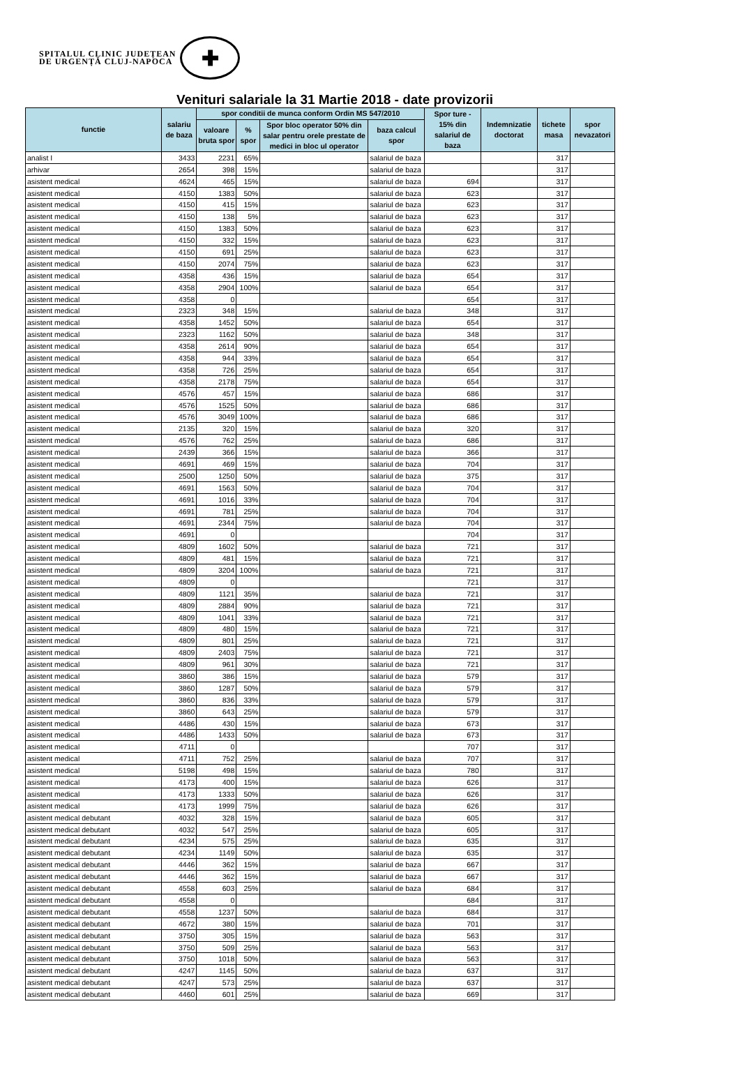SPITALUL CLINIC JUDEȚEAN
DE URGENȚĂ CLUJ-NAPOCA
✚
Venituri salariale la 31 Martie 2018 - date provizorii
| functie | salariu de baza | spor conditii de munca conform Ordin MS 547/2010 | | | | Spor ture - 15% din salariul de baza | Indemnizatie doctorat | tichete masa | spor nevazatori |
| --- | --- | --- | --- | --- | --- | --- | --- | --- | --- |
| | | valoare bruta spor | % spor | Spor bloc operator 50% din salar pentru orele prestate de medici in bloc ul operator | baza calcul spor | | | | |
| analist I | 3433 | 2231 | 65% | | salariul de baza | | | 317 | |
| arhivar | 2654 | 398 | 15% | | salariul de baza | | | 317 | |
| asistent medical | 4624 | 465 | 15% | | salariul de baza | 694 | | 317 | |
| asistent medical | 4150 | 1383 | 50% | | salariul de baza | 623 | | 317 | |
| asistent medical | 4150 | 415 | 15% | | salariul de baza | 623 | | 317 | |
| asistent medical | 4150 | 138 | 5% | | salariul de baza | 623 | | 317 | |
| asistent medical | 4150 | 1383 | 50% | | salariul de baza | 623 | | 317 | |
| asistent medical | 4150 | 332 | 15% | | salariul de baza | 623 | | 317 | |
| asistent medical | 4150 | 691 | 25% | | salariul de baza | 623 | | 317 | |
| asistent medical | 4150 | 2074 | 75% | | salariul de baza | 623 | | 317 | |
| asistent medical | 4358 | 436 | 15% | | salariul de baza | 654 | | 317 | |
| asistent medical | 4358 | 2904 | 100% | | salariul de baza | 654 | | 317 | |
| asistent medical | 4358 | 0 | | | | 654 | | 317 | |
| asistent medical | 2323 | 348 | 15% | | salariul de baza | 348 | | 317 | |
| asistent medical | 4358 | 1452 | 50% | | salariul de baza | 654 | | 317 | |
| asistent medical | 2323 | 1162 | 50% | | salariul de baza | 348 | | 317 | |
| asistent medical | 4358 | 2614 | 90% | | salariul de baza | 654 | | 317 | |
| asistent medical | 4358 | 944 | 33% | | salariul de baza | 654 | | 317 | |
| asistent medical | 4358 | 726 | 25% | | salariul de baza | 654 | | 317 | |
| asistent medical | 4358 | 2178 | 75% | | salariul de baza | 654 | | 317 | |
| asistent medical | 4576 | 457 | 15% | | salariul de baza | 686 | | 317 | |
| asistent medical | 4576 | 1525 | 50% | | salariul de baza | 686 | | 317 | |
| asistent medical | 4576 | 3049 | 100% | | salariul de baza | 686 | | 317 | |
| asistent medical | 2135 | 320 | 15% | | salariul de baza | 320 | | 317 | |
| asistent medical | 4576 | 762 | 25% | | salariul de baza | 686 | | 317 | |
| asistent medical | 2439 | 366 | 15% | | salariul de baza | 366 | | 317 | |
| asistent medical | 4691 | 469 | 15% | | salariul de baza | 704 | | 317 | |
| asistent medical | 2500 | 1250 | 50% | | salariul de baza | 375 | | 317 | |
| asistent medical | 4691 | 1563 | 50% | | salariul de baza | 704 | | 317 | |
| asistent medical | 4691 | 1016 | 33% | | salariul de baza | 704 | | 317 | |
| asistent medical | 4691 | 781 | 25% | | salariul de baza | 704 | | 317 | |
| asistent medical | 4691 | 2344 | 75% | | salariul de baza | 704 | | 317 | |
| asistent medical | 4691 | 0 | | | | 704 | | 317 | |
| asistent medical | 4809 | 1602 | 50% | | salariul de baza | 721 | | 317 | |
| asistent medical | 4809 | 481 | 15% | | salariul de baza | 721 | | 317 | |
| asistent medical | 4809 | 3204 | 100% | | salariul de baza | 721 | | 317 | |
| asistent medical | 4809 | 0 | | | | 721 | | 317 | |
| asistent medical | 4809 | 1121 | 35% | | salariul de baza | 721 | | 317 | |
| asistent medical | 4809 | 2884 | 90% | | salariul de baza | 721 | | 317 | |
| asistent medical | 4809 | 1041 | 33% | | salariul de baza | 721 | | 317 | |
| asistent medical | 4809 | 480 | 15% | | salariul de baza | 721 | | 317 | |
| asistent medical | 4809 | 801 | 25% | | salariul de baza | 721 | | 317 | |
| asistent medical | 4809 | 2403 | 75% | | salariul de baza | 721 | | 317 | |
| asistent medical | 4809 | 961 | 30% | | salariul de baza | 721 | | 317 | |
| asistent medical | 3860 | 386 | 15% | | salariul de baza | 579 | | 317 | |
| asistent medical | 3860 | 1287 | 50% | | salariul de baza | 579 | | 317 | |
| asistent medical | 3860 | 836 | 33% | | salariul de baza | 579 | | 317 | |
| asistent medical | 3860 | 643 | 25% | | salariul de baza | 579 | | 317 | |
| asistent medical | 4486 | 430 | 15% | | salariul de baza | 673 | | 317 | |
| asistent medical | 4486 | 1433 | 50% | | salariul de baza | 673 | | 317 | |
| asistent medical | 4711 | 0 | | | | 707 | | 317 | |
| asistent medical | 4711 | 752 | 25% | | salariul de baza | 707 | | 317 | |
| asistent medical | 5198 | 498 | 15% | | salariul de baza | 780 | | 317 | |
| asistent medical | 4173 | 400 | 15% | | salariul de baza | 626 | | 317 | |
| asistent medical | 4173 | 1333 | 50% | | salariul de baza | 626 | | 317 | |
| asistent medical | 4173 | 1999 | 75% | | salariul de baza | 626 | | 317 | |
| asistent medical debutant | 4032 | 328 | 15% | | salariul de baza | 605 | | 317 | |
| asistent medical debutant | 4032 | 547 | 25% | | salariul de baza | 605 | | 317 | |
| asistent medical debutant | 4234 | 575 | 25% | | salariul de baza | 635 | | 317 | |
| asistent medical debutant | 4234 | 1149 | 50% | | salariul de baza | 635 | | 317 | |
| asistent medical debutant | 4446 | 362 | 15% | | salariul de baza | 667 | | 317 | |
| asistent medical debutant | 4446 | 362 | 15% | | salariul de baza | 667 | | 317 | |
| asistent medical debutant | 4558 | 603 | 25% | | salariul de baza | 684 | | 317 | |
| asistent medical debutant | 4558 | 0 | | | | 684 | | 317 | |
| asistent medical debutant | 4558 | 1237 | 50% | | salariul de baza | 684 | | 317 | |
| asistent medical debutant | 4672 | 380 | 15% | | salariul de baza | 701 | | 317 | |
| asistent medical debutant | 3750 | 305 | 15% | | salariul de baza | 563 | | 317 | |
| asistent medical debutant | 3750 | 509 | 25% | | salariul de baza | 563 | | 317 | |
| asistent medical debutant | 3750 | 1018 | 50% | | salariul de baza | 563 | | 317 | |
| asistent medical debutant | 4247 | 1145 | 50% | | salariul de baza | 637 | | 317 | |
| asistent medical debutant | 4247 | 573 | 25% | | salariul de baza | 637 | | 317 | |
| asistent medical debutant | 4460 | 601 | 25% | | salariul de baza | 669 | | 317 | |